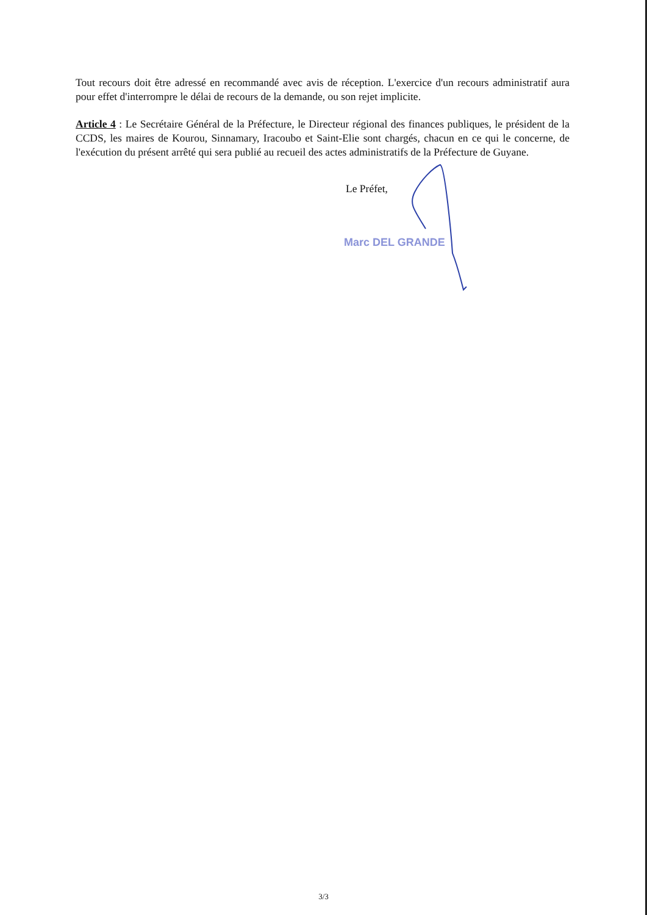Tout recours doit être adressé en recommandé avec avis de réception. L'exercice d'un recours administratif aura pour effet d'interrompre le délai de recours de la demande, ou son rejet implicite.
Article 4 : Le Secrétaire Général de la Préfecture, le Directeur régional des finances publiques, le président de la CCDS, les maires de Kourou, Sinnamary, Iracoubo et Saint-Elie sont chargés, chacun en ce qui le concerne, de l'exécution du présent arrêté qui sera publié au recueil des actes administratifs de la Préfecture de Guyane.
Le Préfet,
Marc DEL GRANDE
3/3